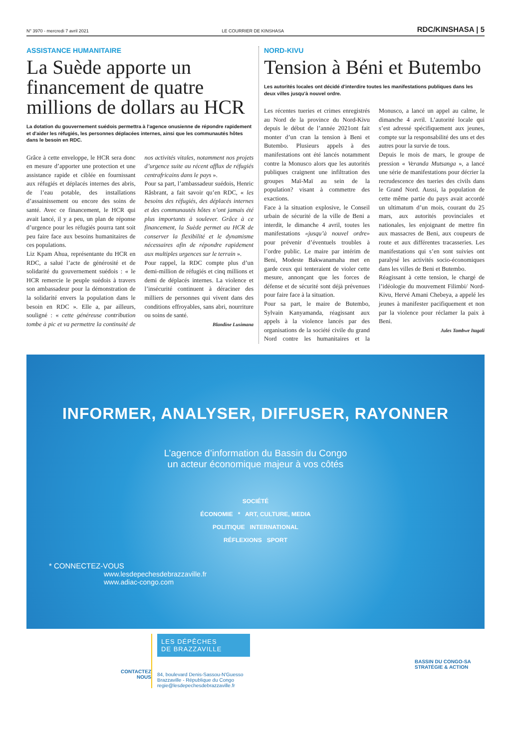N° 3970 - mercredi 7 avril 2021 LE COURRIER DE KINSHASA RDC/KINSHASA | 5
ASSISTANCE HUMANITAIRE
La Suède apporte un financement de quatre millions de dollars au HCR
La dotation du gouvernement suédois permettra à l’agence onusienne de répondre rapidement et d'aider les réfugiés, les personnes déplacées internes, ainsi que les communautés hôtes dans le besoin en RDC.
Grâce à cette enveloppe, le HCR sera donc en mesure d’apporter une protection et une assistance rapide et ciblée en fournissant aux réfugiés et déplacés internes des abris, de l’eau potable, des installations d’assainissement ou encore des soins de santé. Avec ce financement, le HCR qui avait lancé, il y a peu, un plan de réponse d’urgence pour les réfugiés pourra tant soit peu faire face aux besoins humanitaires de ces populations.
Liz Kpam Ahua, représentante du HCR en RDC, a salué l’acte de générosité et de solidarité du gouvernement suédois : « le HCR remercie le peuple suédois à travers son ambassadeur pour la démonstration de la solidarité envers la population dans le besoin en RDC ». Elle a, par ailleurs, souligné : « cette généreuse contribution tombe à pic et va permettre la continuité de nos activités vitales, notamment nos projets d’urgence suite au récent afflux de réfugiés centrafricains dans le pays ».
Pour sa part, l’ambassadeur suédois, Henric Råsbrant, a fait savoir qu’en RDC, « les besoins des réfugiés, des déplacés internes et des communautés hôtes n’ont jamais été plus importants à soulever. Grâce à ce financement, la Suède permet au HCR de conserver la flexibilité et le dynamisme nécessaires afin de répondre rapidement aux multiples urgences sur le terrain ».
Pour rappel, la RDC compte plus d’un demi-million de réfugiés et cinq millions et demi de déplacés internes. La violence et l’insécurité continuent à déraciner des milliers de personnes qui vivent dans des conditions effroyables, sans abri, nourriture ou soins de santé.
Blandine Lusimana
NORD-KIVU
Tension à Béni et Butembo
Les autorités locales ont décidé d'interdire toutes les manifestations publiques dans les deux villes jusqu'à nouvel ordre.
Les récentes tueries et crimes enregistrés au Nord de la province du Nord-Kivu depuis le début de l’année 2021ont fait monter d’un cran la tension à Beni et Butembo. Plusieurs appels à des manifestations ont été lancés notamment contre la Monusco alors que les autorités publiques craignent une infiltration des groupes Maï-Maï au sein de la population? visant à commettre des exactions.
Face à la situation explosive, le Conseil urbain de sécurité de la ville de Beni a interdit, le dimanche 4 avril, toutes les manifestations «jusqu’à nouvel ordre» pour prévenir d’éventuels troubles à l’ordre public. Le maire par intérim de Beni, Modeste Bakwanamaha met en garde ceux qui tenteraient de violer cette mesure, annonçant que les forces de défense et de sécurité sont déjà prévenues pour faire face à la situation.
Pour sa part, le maire de Butembo, Sylvain Kanyamanda, réagissant aux appels à la violence lancés par des organisations de la société civile du grand Nord contre les humanitaires et la Monusco, a lancé un appel au calme, le dimanche 4 avril. L’autorité locale qui s’est adressé spécifiquement aux jeunes, compte sur la responsabilité des uns et des autres pour la survie de tous.
Depuis le mois de mars, le groupe de pression « Veranda Mutsanga », a lancé une série de manifestations pour décrier la recrudescence des tueries des civils dans le Grand Nord. Aussi, la population de cette même partie du pays avait accordé un ultimatum d’un mois, courant du 25 mars, aux autorités provinciales et nationales, les enjoignant de mettre fin aux massacres de Beni, aux coupeurs de route et aux différentes tracasseries. Les manifestations qui s’en sont suivies ont paralysé les activités socio-économiques dans les villes de Beni et Butembo.
Réagissant à cette tension, le chargé de l’idéologie du mouvement Filimbi/ Nord-Kivu, Hervé Amani Chebeya, a appelé les jeunes à manifester pacifiquement et non par la violence pour réclamer la paix à Beni.
Jules Tambwe Itagali
INFORMER, ANALYSER, DIFFUSER, RAYONNER
L’agence d’information du Bassin du Congo
un acteur économique majeur à vos côtés
SOCIÉTÉ
ÉCONOMIE * ART, CULTURE, MEDIA
POLITIQUE INTERNATIONAL
RÉFLEXIONS SPORT
* CONNECTEZ-VOUS
www.lesdepechesdebrazzaville.fr
www.adiac-congo.com
CONTACTEZ
NOUS
LES DÉPÊCHES
DE BRAZZAVILLE
84, boulevard Denis-Sassou-N'Guesso
Brazzaville - République du Congo
regie@lesdepechesdebrazzaville.fr
BASSIN DU CONGO-SA
STRATÉGIE & ACTION